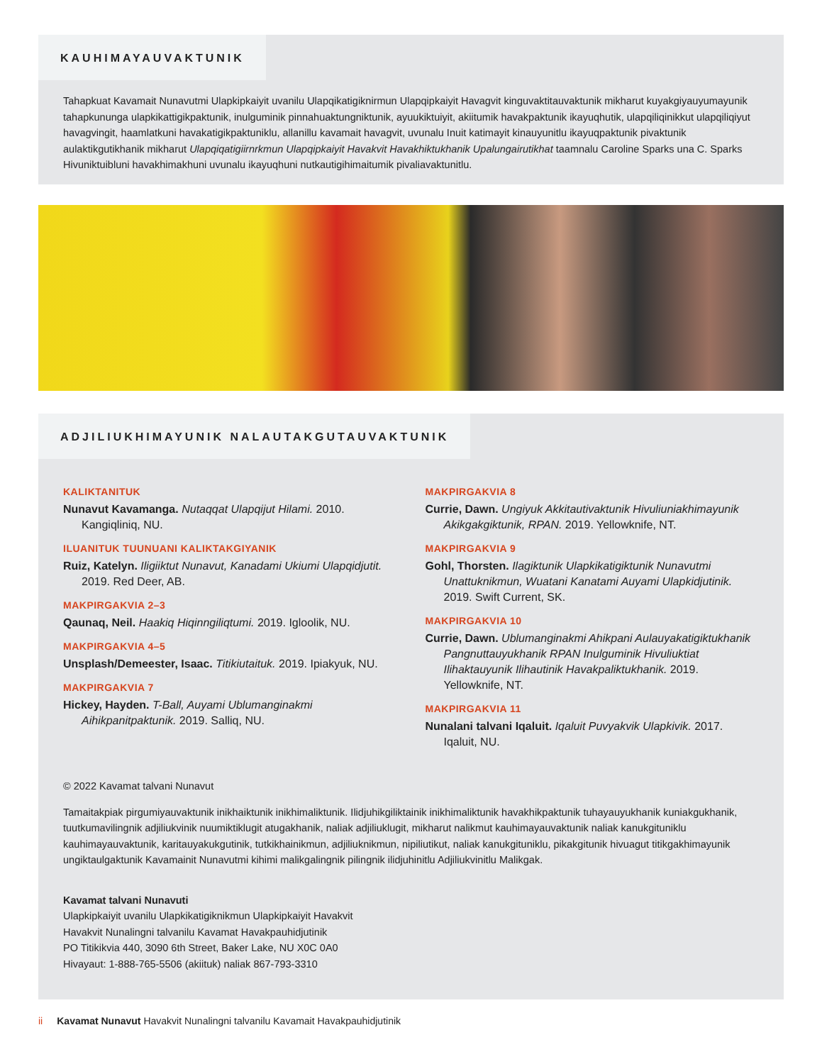KAUHIMAYAUVAKTUNIK
Tahapkuat Kavamait Nunavutmi Ulapkipkaiyit uvanilu Ulapqikatigiknirmun Ulapqipkaiyit Havagvit kinguvaktitauvaktunik mikharut kuyakgiyauyumayunik tahapkununga ulapkikattigikpaktunik, inulguminik pinnahuaktungniktunik, ayuukiktuiyit, akiitumik havakpaktunik ikayuqhutik, ulapqiliqinikkut ulapqiliqiyut havagvingit, haamlatkuni havakatigikpaktuniklu, allanillu kavamait havagvit, uvunalu Inuit katimayit kinauyunitlu ikayuqpaktunik pivaktunik aulaktikgutikhanik mikharut Ulapqiqatigiirnrkmun Ulapqipkaiyit Havakvit Havakhiktukhanik Upalungairutikhat taamnalu Caroline Sparks una C. Sparks Hivuniktuibluni havakhimakhuni uvunalu ikayuqhuni nutkautigihimaitumik pivaliavaktunitlu.
ADJILIUKHIMAYUNIK NALAUTAKGUTAUVAKTUNIK
KALIKTANITUK
Nunavut Kavamanga. Nutaqqat Ulapqijut Hilami. 2010. Kangiqliniq, NU.
ILUANITUK TUUNUANI KALIKTAKGIYANIK
Ruiz, Katelyn. Iligiiktut Nunavut, Kanadami Ukiumi Ulapqidjutit. 2019. Red Deer, AB.
MAKPIRGAKVIA 2–3
Qaunaq, Neil. Haakiq Hiqinngiliqtumi. 2019. Igloolik, NU.
MAKPIRGAKVIA 4–5
Unsplash/Demeester, Isaac. Titikiutaituk. 2019. Ipiakyuk, NU.
MAKPIRGAKVIA 7
Hickey, Hayden. T-Ball, Auyami Ublumanginakmi Aihikpanitpaktunik. 2019. Salliq, NU.
MAKPIRGAKVIA 8
Currie, Dawn. Ungiyuk Akkitautivaktunik Hivuliuniakhimayunik Akikgakgiktunik, RPAN. 2019. Yellowknife, NT.
MAKPIRGAKVIA 9
Gohl, Thorsten. Ilagiktunik Ulapkikatigiktunik Nunavutmi Unattuknikmun, Wuatani Kanatami Auyami Ulapkidjutinik. 2019. Swift Current, SK.
MAKPIRGAKVIA 10
Currie, Dawn. Ublumanginakmi Ahikpani Aulauyakatigiktukhanik Pangnuttauyukhanik RPAN Inulguminik Hivuliuktiat Ilihaktauyunik Ilihautinik Havakpaliktukhanik. 2019. Yellowknife, NT.
MAKPIRGAKVIA 11
Nunalani talvani Iqaluit. Iqaluit Puvyakvik Ulapkivik. 2017. Iqaluit, NU.
© 2022 Kavamat talvani Nunavut
Tamaitakpiak pirgumiyauvaktunik inikhaiktunik inikhimaliktunik. Ilidjuhikgiliktainik inikhimaliktunik havakhikpaktunik tuhayauyukhanik kuniakgukhanik, tuutkumavilingnik adjiliukvinik nuumiktiklugit atugakhanik, naliak adjiliuklugit, mikharut nalikmut kauhimayauvaktunik naliak kanukgituniklu kauhimayauvaktunik, karitauyakukgutinik, tutkikhainikmun, adjiliuknikmun, nipiliutikut, naliak kanukgituniklu, pikakgitunik hivuagut titikgakhimayunik ungiktaulgaktunik Kavamainit Nunavutmi kihimi malikgalingnik pilingnik ilidjuhinitlu Adjiliukvinitlu Malikgak.
Kavamat talvani Nunavuti
Ulapkipkaiyit uvanilu Ulapkikatigiknikmun Ulapkipkaiyit Havakvit
Havakvit Nunalingni talvanilu Kavamat Havakpauhidjutinik
PO Titikikvia 440, 3090 6th Street, Baker Lake, NU X0C 0A0
Hivayaut: 1-888-765-5506 (akiituk) naliak 867-793-3310
ii Kavamat Nunavut Havakvit Nunalingni talvanilu Kavamait Havakpauhidjutinik